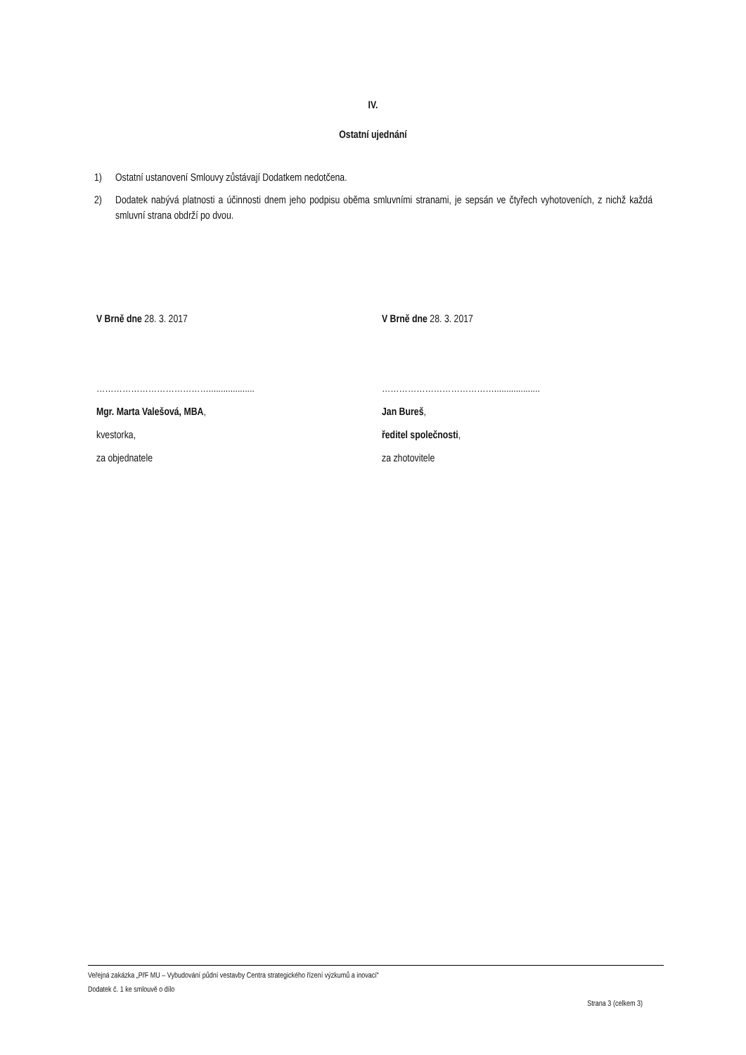IV.
Ostatní ujednání
1) Ostatní ustanovení Smlouvy zůstávají Dodatkem nedotčena.
2) Dodatek nabývá platnosti a účinnosti dnem jeho podpisu oběma smluvními stranami, je sepsán ve čtyřech vyhotoveních, z nichž každá smluvní strana obdrží po dvou.
V Brně dne 28. 3. 2017 V Brně dne 28. 3. 2017
…………………………………...................
Mgr. Marta Valešová, MBA,
kvestorka,
za objednatele
…………………………………...................
Jan Bureš,
ředitel společnosti,
za zhotovitele
Veřejná zakázka „PřF MU – Vybudování půdní vestavby Centra strategického řízení výzkumů a inovací“
Dodatek č. 1 ke smlouvě o dílo
Strana 3 (celkem 3)